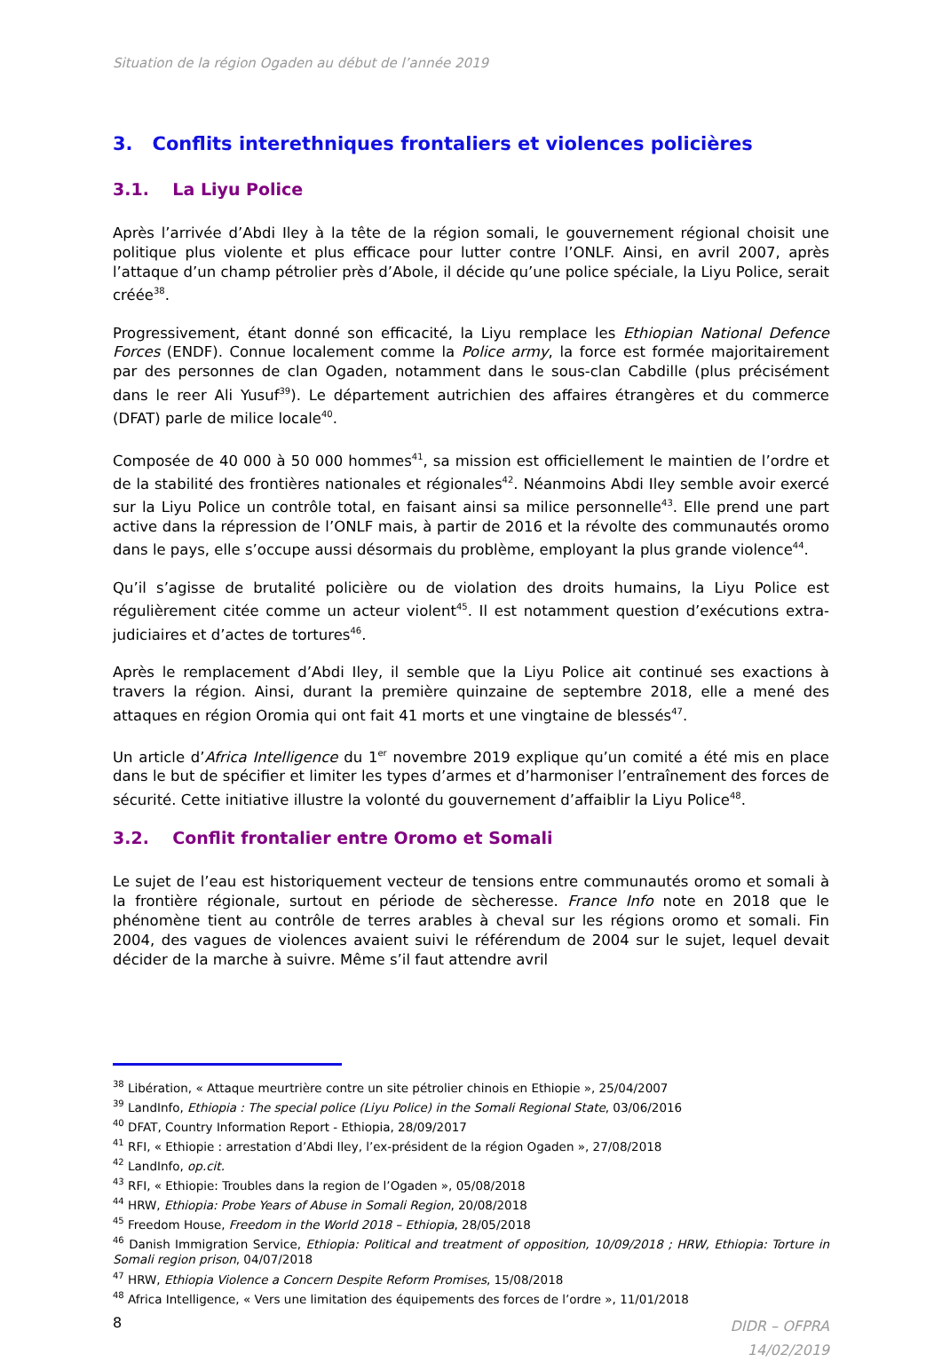Situation de la région Ogaden au début de l’année 2019
3. Conflits interethniques frontaliers et violences policières
3.1. La Liyu Police
Après l’arrivée d’Abdi Iley à la tête de la région somali, le gouvernement régional choisit une politique plus violente et plus efficace pour lutter contre l’ONLF. Ainsi, en avril 2007, après l’attaque d’un champ pétrolier près d’Abole, il décide qu’une police spéciale, la Liyu Police, serait créée<sup>38</sup>.
Progressivement, étant donné son efficacité, la Liyu remplace les Ethiopian National Defence Forces (ENDF). Connue localement comme la Police army, la force est formée majoritairement par des personnes de clan Ogaden, notamment dans le sous-clan Cabdille (plus précisément dans le reer Ali Yusuf<sup>39</sup>). Le département autrichien des affaires étrangères et du commerce (DFAT) parle de milice locale<sup>40</sup>.
Composée de 40 000 à 50 000 hommes<sup>41</sup>, sa mission est officiellement le maintien de l’ordre et de la stabilité des frontières nationales et régionales<sup>42</sup>. Néanmoins Abdi Iley semble avoir exercé sur la Liyu Police un contrôle total, en faisant ainsi sa milice personnelle<sup>43</sup>. Elle prend une part active dans la répression de l’ONLF mais, à partir de 2016 et la révolte des communautés oromo dans le pays, elle s’occupe aussi désormais du problème, employant la plus grande violence<sup>44</sup>.
Qu’il s’agisse de brutalité policière ou de violation des droits humains, la Liyu Police est régulièrement citée comme un acteur violent<sup>45</sup>. Il est notamment question d’exécutions extra-judiciaires et d’actes de tortures<sup>46</sup>.
Après le remplacement d’Abdi Iley, il semble que la Liyu Police ait continué ses exactions à travers la région. Ainsi, durant la première quinzaine de septembre 2018, elle a mené des attaques en région Oromia qui ont fait 41 morts et une vingtaine de blessés<sup>47</sup>.
Un article d’Africa Intelligence du 1<sup>er</sup> novembre 2019 explique qu’un comité a été mis en place dans le but de spécifier et limiter les types d’armes et d’harmoniser l’entraînement des forces de sécurité. Cette initiative illustre la volonté du gouvernement d’affaiblir la Liyu Police<sup>48</sup>.
3.2. Conflit frontalier entre Oromo et Somali
Le sujet de l’eau est historiquement vecteur de tensions entre communautés oromo et somali à la frontière régionale, surtout en période de sècheresse. France Info note en 2018 que le phénomène tient au contrôle de terres arables à cheval sur les régions oromo et somali. Fin 2004, des vagues de violences avaient suivi le référendum de 2004 sur le sujet, lequel devait décider de la marche à suivre. Même s’il faut attendre avril
<sup>38</sup> Libération, « Attaque meurtrière contre un site pétrolier chinois en Ethiopie », 25/04/2007
<sup>39</sup> LandInfo, Ethiopia : The special police (Liyu Police) in the Somali Regional State, 03/06/2016
<sup>40</sup> DFAT, Country Information Report - Ethiopia, 28/09/2017
<sup>41</sup> RFI, « Ethiopie : arrestation d’Abdi Iley, l’ex-président de la région Ogaden », 27/08/2018
<sup>42</sup> LandInfo, op.cit.
<sup>43</sup> RFI, « Ethiopie: Troubles dans la region de l’Ogaden », 05/08/2018
<sup>44</sup> HRW, Ethiopia: Probe Years of Abuse in Somali Region, 20/08/2018
<sup>45</sup> Freedom House, Freedom in the World 2018 – Ethiopia, 28/05/2018
<sup>46</sup> Danish Immigration Service, Ethiopia: Political and treatment of opposition, 10/09/2018 ; HRW, Ethiopia: Torture in Somali region prison, 04/07/2018
<sup>47</sup> HRW, Ethiopia Violence a Concern Despite Reform Promises, 15/08/2018
<sup>48</sup> Africa Intelligence, « Vers une limitation des équipements des forces de l’ordre », 11/01/2018
8
DIDR – OFPRA
14/02/2019